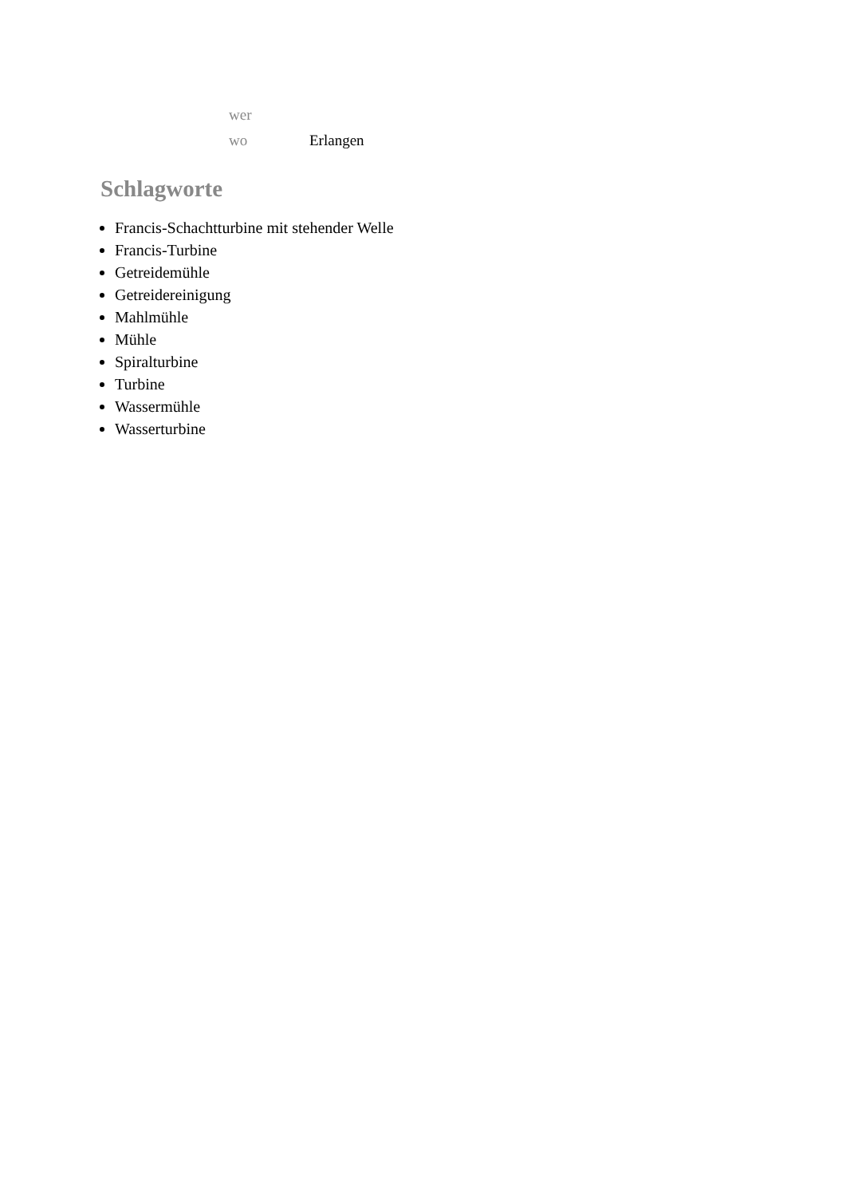| wer | |
| wo | Erlangen |
Schlagworte
Francis-Schachtturbine mit stehender Welle
Francis-Turbine
Getreidemühle
Getreidereinigung
Mahlmühle
Mühle
Spiralturbine
Turbine
Wassermühle
Wasserturbine